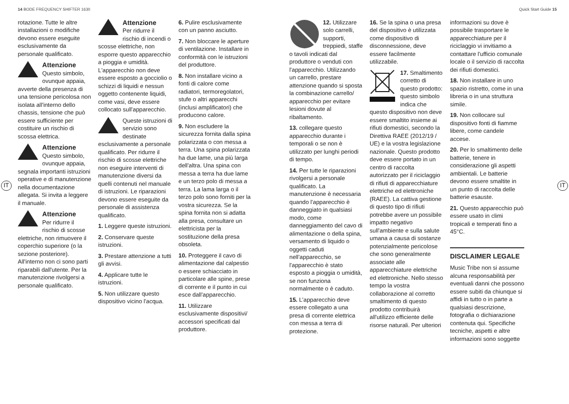14 BODE FREQUENCY SHIFTER 1630 Quick Start Guide 15
IT IT
rotazione. Tutte le altre installazioni o modifiche devono essere eseguite esclusivamente da personale qualificato.
Attenzione
Questo simbolo, ovunque appaia, avverte della presenza di una tensione pericolosa non isolata all'interno dello chassis, tensione che può essere sufficiente per costituire un rischio di scossa elettrica.
Attenzione
Questo simbolo, ovunque appaia, segnala importanti istruzioni operative e di manutenzione nella documentazione allegata. Si invita a leggere il manuale.
Attenzione
Per ridurre il rischio di scosse elettriche, non rimuovere il coperchio superiore (o la sezione posteriore). All'interno non ci sono parti riparabili dall'utente. Per la manutenzione rivolgersi a personale qualificato.
Attenzione
Per ridurre il rischio di incendi o scosse elettriche, non esporre questo apparecchio a pioggia e umidità. L'apparecchio non deve essere esposto a gocciolio o schizzi di liquidi e nessun oggetto contenente liquidi, come vasi, deve essere collocato sull'apparecchio.
Queste istruzioni di servizio sono destinate esclusivamente a personale qualificato. Per ridurre il rischio di scosse elettriche non eseguire interventi di manutenzione diversi da quelli contenuti nel manuale di istruzioni. Le riparazioni devono essere eseguite da personale di assistenza qualificato.
1. Leggere queste istruzioni.
2. Conservare queste istruzioni.
3. Prestare attenzione a tutti gli avvisi.
4. Applicare tutte le istruzioni.
5. Non utilizzare questo dispositivo vicino l'acqua.
6. Pulire esclusivamente con un panno asciutto.
7. Non bloccare le aperture di ventilazione. Installare in conformità con le istruzioni del produttore.
8. Non installare vicino a fonti di calore come radiatori, termoregolatori, stufe o altri apparecchi (inclusi amplificatori) che producono calore.
9. Non escludere la sicurezza fornita dalla spina polarizzata o con messa a terra. Una spina polarizzata ha due lame, una più larga dell'altra. Una spina con messa a terra ha due lame e un terzo polo di messa a terra. La lama larga o il terzo polo sono forniti per la vostra sicurezza. Se la spina fornita non si adatta alla presa, consultare un elettricista per la sostituzione della presa obsoleta.
10. Proteggere il cavo di alimentazione dal calpestio o essere schiacciato in particolare alle spine, prese di corrente e il punto in cui esce dall'apparecchio.
11. Utilizzare esclusivamente dispositivi/ accessori specificati dal produttore.
12. Utilizzare solo carrelli, supporti, treppiedi, staffe o tavoli indicati dal produttore o venduti con l'apparecchio. Utilizzando un carrello, prestare attenzione quando si sposta la combinazione carrello/ apparecchio per evitare lesioni dovute al ribaltamento.
13. collegare questo apparecchio durante i temporali o se non è utilizzato per lunghi periodi di tempo.
14. Per tutte le riparazioni rivolgersi a personale qualificato. La manutenzione è necessaria quando l'apparecchio è danneggiato in qualsiasi modo, come danneggiamento del cavo di alimentazione o della spina, versamento di liquido o oggetti caduti nell'apparecchio, se l'apparecchio è stato esposto a pioggia o umidità, se non funziona normalmente o è caduto.
15. L'apparecchio deve essere collegato a una presa di corrente elettrica con messa a terra di protezione.
16. Se la spina o una presa del dispositivo è utilizzata come dispositivo di disconnessione, deve essere facilmente utilizzabile.
17. Smaltimento corretto di questo prodotto: questo simbolo indica che questo dispositivo non deve essere smaltito insieme ai rifiuti domestici, secondo la Direttiva RAEE (2012/19 / UE) e la vostra legislazione nazionale. Questo prodotto deve essere portato in un centro di raccolta autorizzato per il riciclaggio di rifiuti di apparecchiature elettriche ed elettroniche (RAEE). La cattiva gestione di questo tipo di rifiuti potrebbe avere un possibile impatto negativo sull'ambiente e sulla salute umana a causa di sostanze potenzialmente pericolose che sono generalmente associate alle apparecchiature elettriche ed elettroniche. Nello stesso tempo la vostra collaborazione al corretto smaltimento di questo prodotto contribuirà all'utilizzo efficiente delle risorse naturali. Per ulteriori
informazioni su dove è possibile trasportare le apparecchiature per il riciclaggio vi invitiamo a contattare l'ufficio comunale locale o il servizio di raccolta dei rifiuti domestici.
18. Non installare in uno spazio ristretto, come in una libreria o in una struttura simile.
19. Non collocare sul dispositivo fonti di fiamme libere, come candele accese.
20. Per lo smaltimento delle batterie, tenere in considerazione gli aspetti ambientali. Le batterie devono essere smaltite in un punto di raccolta delle batterie esauste.
21. Questo apparecchio può essere usato in climi tropicali e temperati fino a 45°C.
DISCLAIMER LEGALE
Music Tribe non si assume alcuna responsabilità per eventuali danni che possono essere subiti da chiunque si affidi in tutto o in parte a qualsiasi descrizione, fotografia o dichiarazione contenuta qui. Specifiche tecniche, aspetti e altre informazioni sono soggette